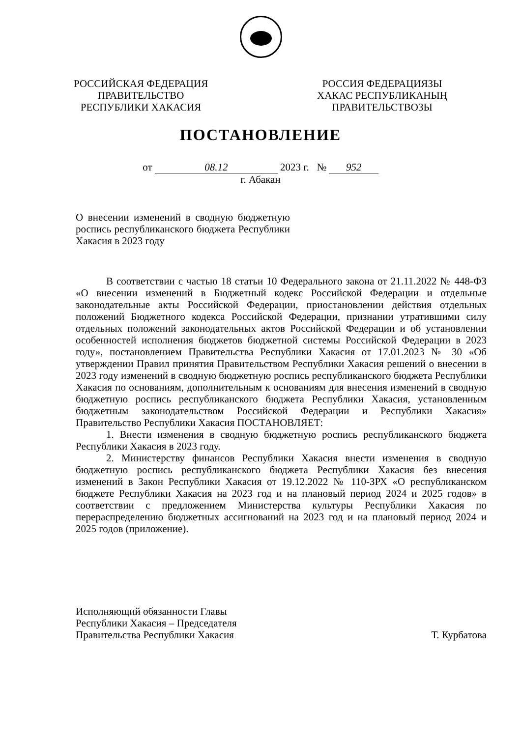РОССИЙСКАЯ ФЕДЕРАЦИЯ
ПРАВИТЕЛЬСТВО
РЕСПУБЛИКИ ХАКАСИЯ
РОССИЯ ФЕДЕРАЦИЯЗЫ
ХАКАС РЕСПУБЛИКАНЫҢ
ПРАВИТЕЛЬСТВОЗЫ
ПОСТАНОВЛЕНИЕ
от 08.12 2023 г. № 952
г. Абакан
О внесении изменений в сводную бюджетную роспись республиканского бюджета Республики Хакасия в 2023 году
В соответствии с частью 18 статьи 10 Федерального закона от 21.11.2022 № 448-ФЗ «О внесении изменений в Бюджетный кодекс Российской Федерации и отдельные законодательные акты Российской Федерации, приостановлении действия отдельных положений Бюджетного кодекса Российской Федерации, признании утратившими силу отдельных положений законодательных актов Российской Федерации и об установлении особенностей исполнения бюджетов бюджетной системы Российской Федерации в 2023 году», постановлением Правительства Республики Хакасия от 17.01.2023 № 30 «Об утверждении Правил принятия Правительством Республики Хакасия решений о внесении в 2023 году изменений в сводную бюджетную роспись республиканского бюджета Республики Хакасия по основаниям, дополнительным к основаниям для внесения изменений в сводную бюджетную роспись республиканского бюджета Республики Хакасия, установленным бюджетным законодательством Российской Федерации и Республики Хакасия» Правительство Республики Хакасия ПОСТАНОВЛЯЕТ:
1. Внести изменения в сводную бюджетную роспись республиканского бюджета Республики Хакасия в 2023 году.
2. Министерству финансов Республики Хакасия внести изменения в сводную бюджетную роспись республиканского бюджета Республики Хакасия без внесения изменений в Закон Республики Хакасия от 19.12.2022 № 110-ЗРХ «О республиканском бюджете Республики Хакасия на 2023 год и на плановый период 2024 и 2025 годов» в соответствии с предложением Министерства культуры Республики Хакасия по перераспределению бюджетных ассигнований на 2023 год и на плановый период 2024 и 2025 годов (приложение).
Исполняющий обязанности Главы
Республики Хакасия – Председателя
Правительства Республики Хакасия
Т. Курбатова